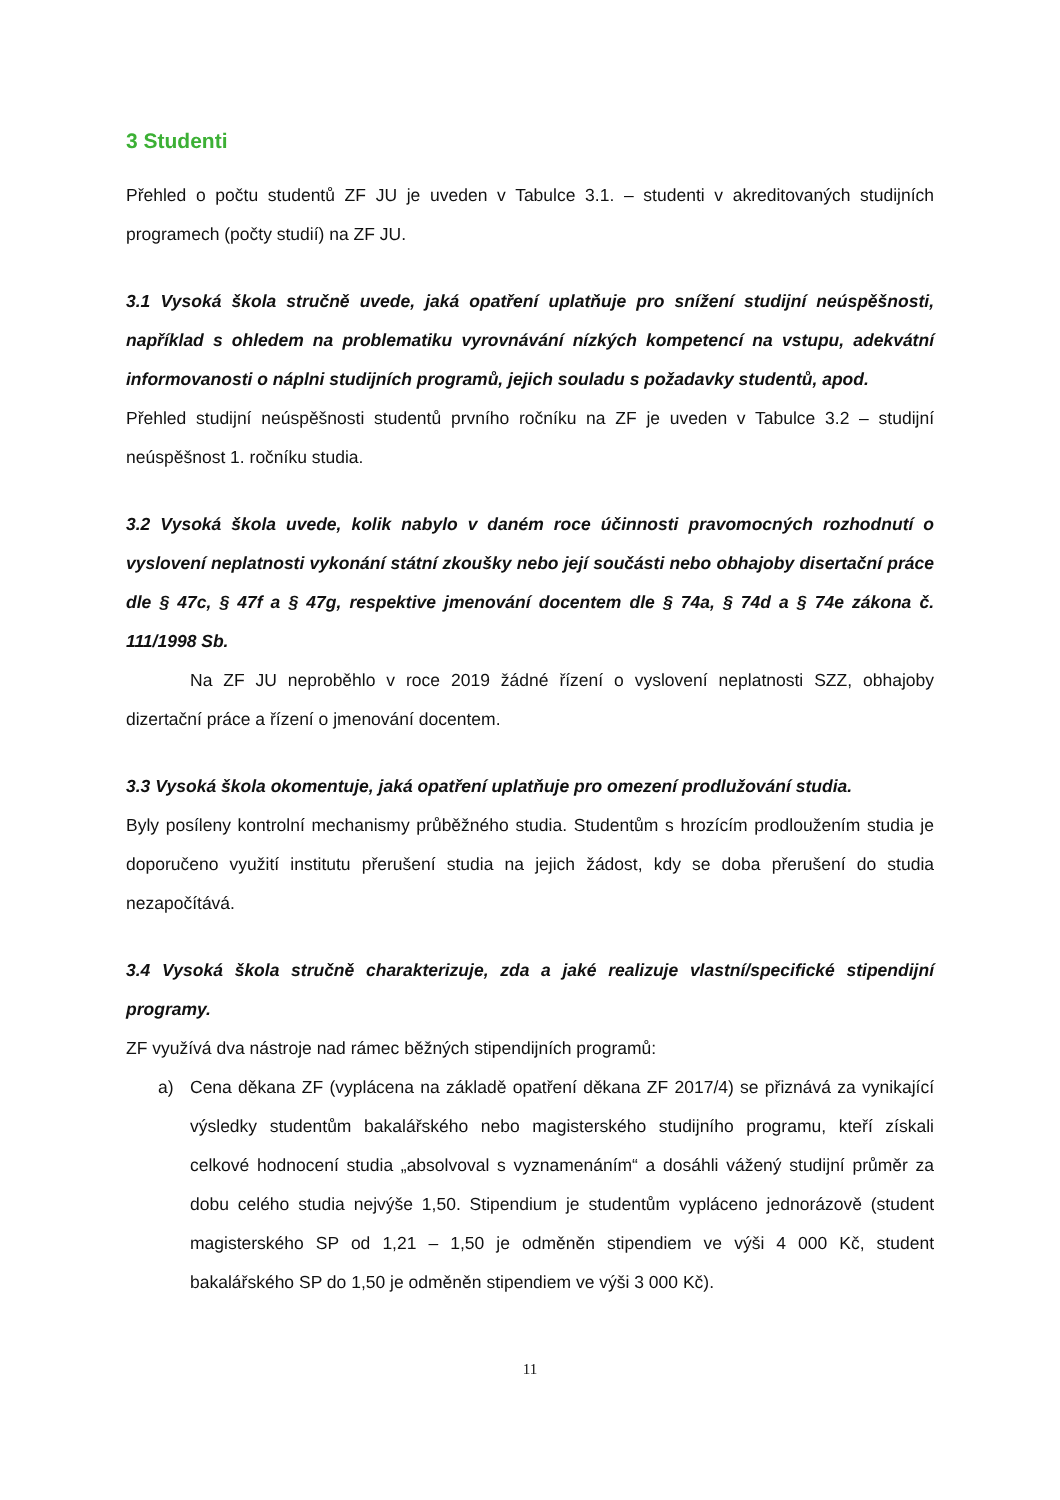3 Studenti
Přehled o počtu studentů ZF JU je uveden v Tabulce 3.1. – studenti v akreditovaných studijních programech (počty studií) na ZF JU.
3.1 Vysoká škola stručně uvede, jaká opatření uplatňuje pro snížení studijní neúspěšnosti, například s ohledem na problematiku vyrovnávání nízkých kompetencí na vstupu, adekvátní informovanosti o náplni studijních programů, jejich souladu s požadavky studentů, apod.
Přehled studijní neúspěšnosti studentů prvního ročníku na ZF je uveden v Tabulce 3.2 – studijní neúspěšnost 1. ročníku studia.
3.2 Vysoká škola uvede, kolik nabylo v daném roce účinnosti pravomocných rozhodnutí o vyslovení neplatnosti vykonání státní zkoušky nebo její součásti nebo obhajoby disertační práce dle § 47c, § 47f a § 47g, respektive jmenování docentem dle § 74a, § 74d a § 74e zákona č. 111/1998 Sb.
Na ZF JU neproběhlo v roce 2019 žádné řízení o vyslovení neplatnosti SZZ, obhajoby dizertační práce a řízení o jmenování docentem.
3.3 Vysoká škola okomentuje, jaká opatření uplatňuje pro omezení prodlužování studia.
Byly posíleny kontrolní mechanismy průběžného studia. Studentům s hrozícím prodloužením studia je doporučeno využití institutu přerušení studia na jejich žádost, kdy se doba přerušení do studia nezapočítává.
3.4 Vysoká škola stručně charakterizuje, zda a jaké realizuje vlastní/specifické stipendijní programy.
ZF využívá dva nástroje nad rámec běžných stipendijních programů:
a) Cena děkana ZF (vyplácena na základě opatření děkana ZF 2017/4) se přiznává za vynikající výsledky studentům bakalářského nebo magisterského studijního programu, kteří získali celkové hodnocení studia „absolvoval s vyznamenáním“ a dosáhli vážený studijní průměr za dobu celého studia nejvýše 1,50. Stipendium je studentům vypláceno jednorázově (student magisterského SP od 1,21 – 1,50 je odměněn stipendiem ve výši 4 000 Kč, student bakalářského SP do 1,50 je odměněn stipendiem ve výši 3 000 Kč).
11